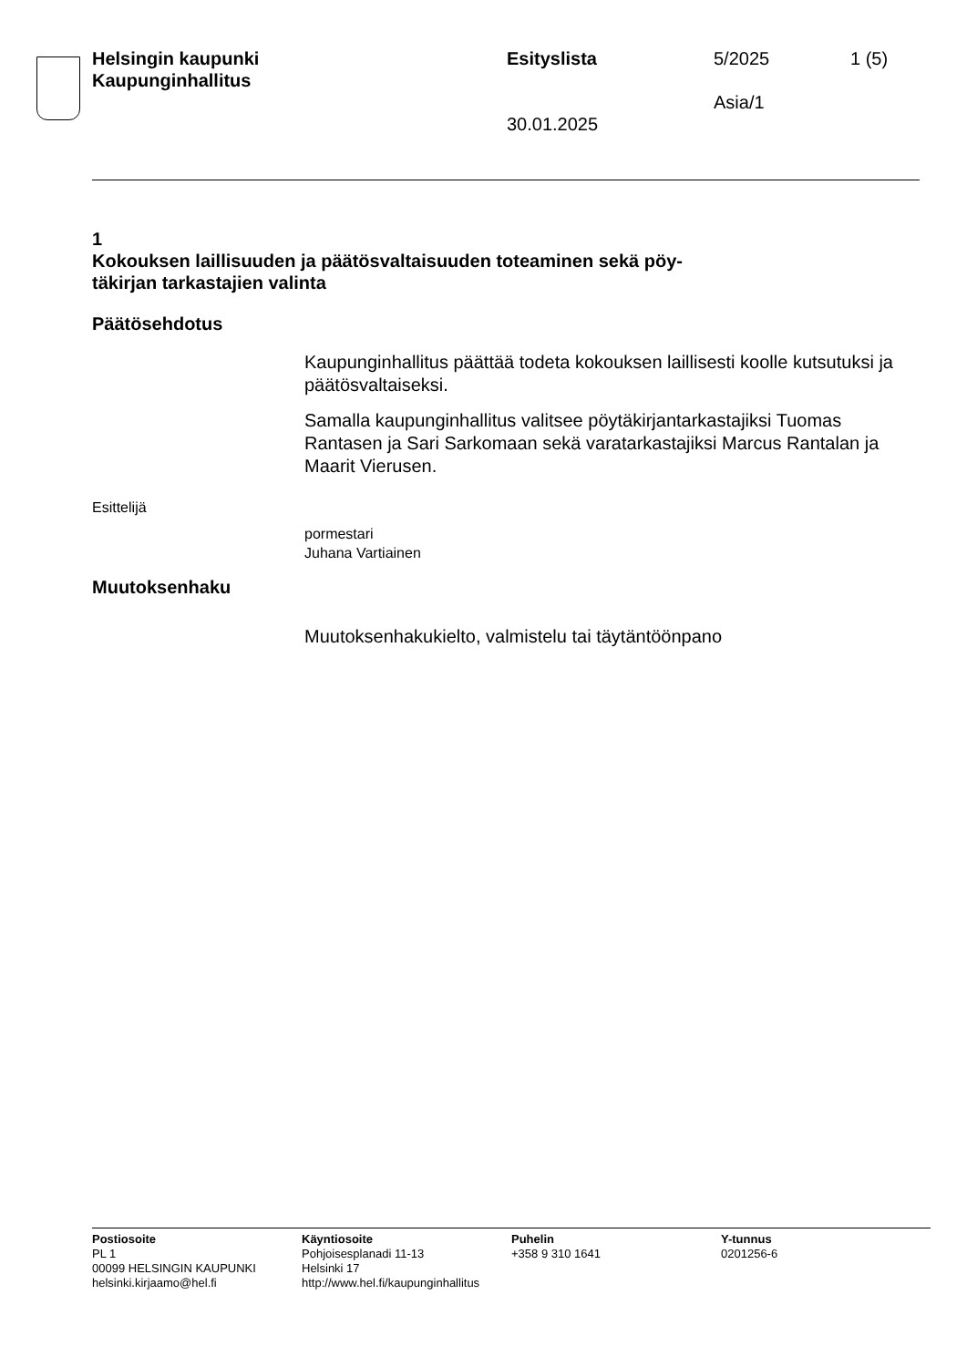Helsingin kaupunki
Kaupunginhallitus
Esityslista
30.01.2025
5/2025
Asia/1
1 (5)
1
Kokouksen laillisuuden ja päätösvaltaisuuden toteaminen sekä pöy-
täkirjan tarkastajien valinta
Päätösehdotus
Kaupunginhallitus päättää todeta kokouksen laillisesti koolle kutsutuksi ja päätösvaltaiseksi.
Samalla kaupunginhallitus valitsee pöytäkirjantarkastajiksi Tuomas Rantasen ja Sari Sarkomaan sekä varatarkastajiksi Marcus Rantalan ja Maarit Vierusen.
Esittelijä
pormestari
Juhana Vartiainen
Muutoksenhaku
Muutoksenhakukielto, valmistelu tai täytäntöönpano
Postiosoite
PL 1
00099 HELSINGIN KAUPUNKI
helsinki.kirjaamo@hel.fi
Käyntiosoite
Pohjoisesplanadi 11-13
Helsinki 17
http://www.hel.fi/kaupunginhallitus
Puhelin
+358 9 310 1641
Y-tunnus
0201256-6